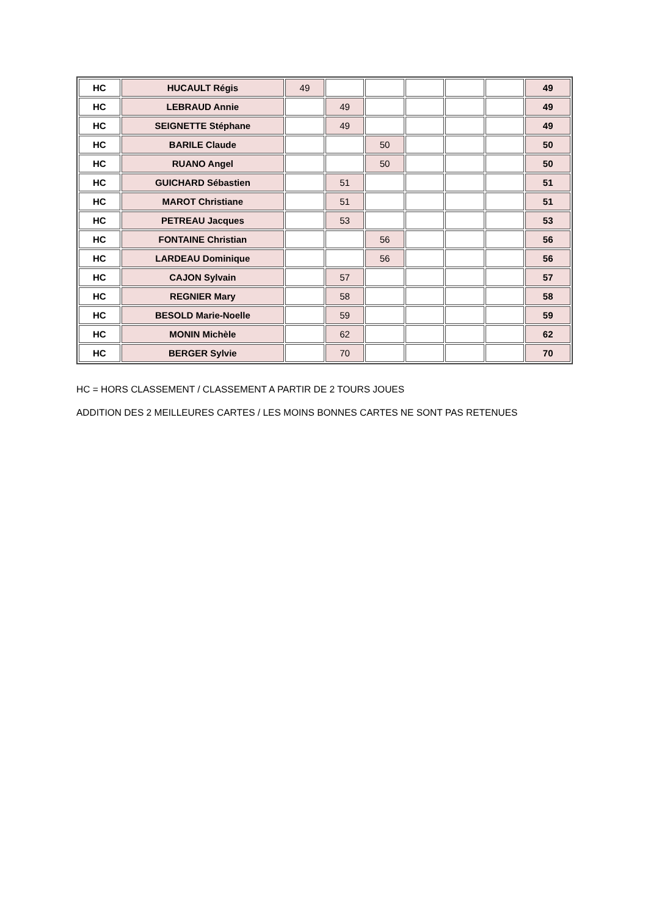| HC | HUCAULT Régis | 49 | | | | | | 49 |
| HC | LEBRAUD Annie | | 49 | | | | | 49 |
| HC | SEIGNETTE Stéphane | | 49 | | | | | 49 |
| HC | BARILE Claude | | | 50 | | | | 50 |
| HC | RUANO Angel | | | 50 | | | | 50 |
| HC | GUICHARD Sébastien | | 51 | | | | | 51 |
| HC | MAROT Christiane | | 51 | | | | | 51 |
| HC | PETREAU Jacques | | 53 | | | | | 53 |
| HC | FONTAINE Christian | | | 56 | | | | 56 |
| HC | LARDEAU Dominique | | | 56 | | | | 56 |
| HC | CAJON Sylvain | | 57 | | | | | 57 |
| HC | REGNIER Mary | | 58 | | | | | 58 |
| HC | BESOLD Marie-Noelle | | 59 | | | | | 59 |
| HC | MONIN Michèle | | 62 | | | | | 62 |
| HC | BERGER Sylvie | | 70 | | | | | 70 |
HC = HORS CLASSEMENT / CLASSEMENT A PARTIR DE 2 TOURS JOUES
ADDITION DES 2 MEILLEURES CARTES / LES MOINS BONNES CARTES NE SONT PAS RETENUES